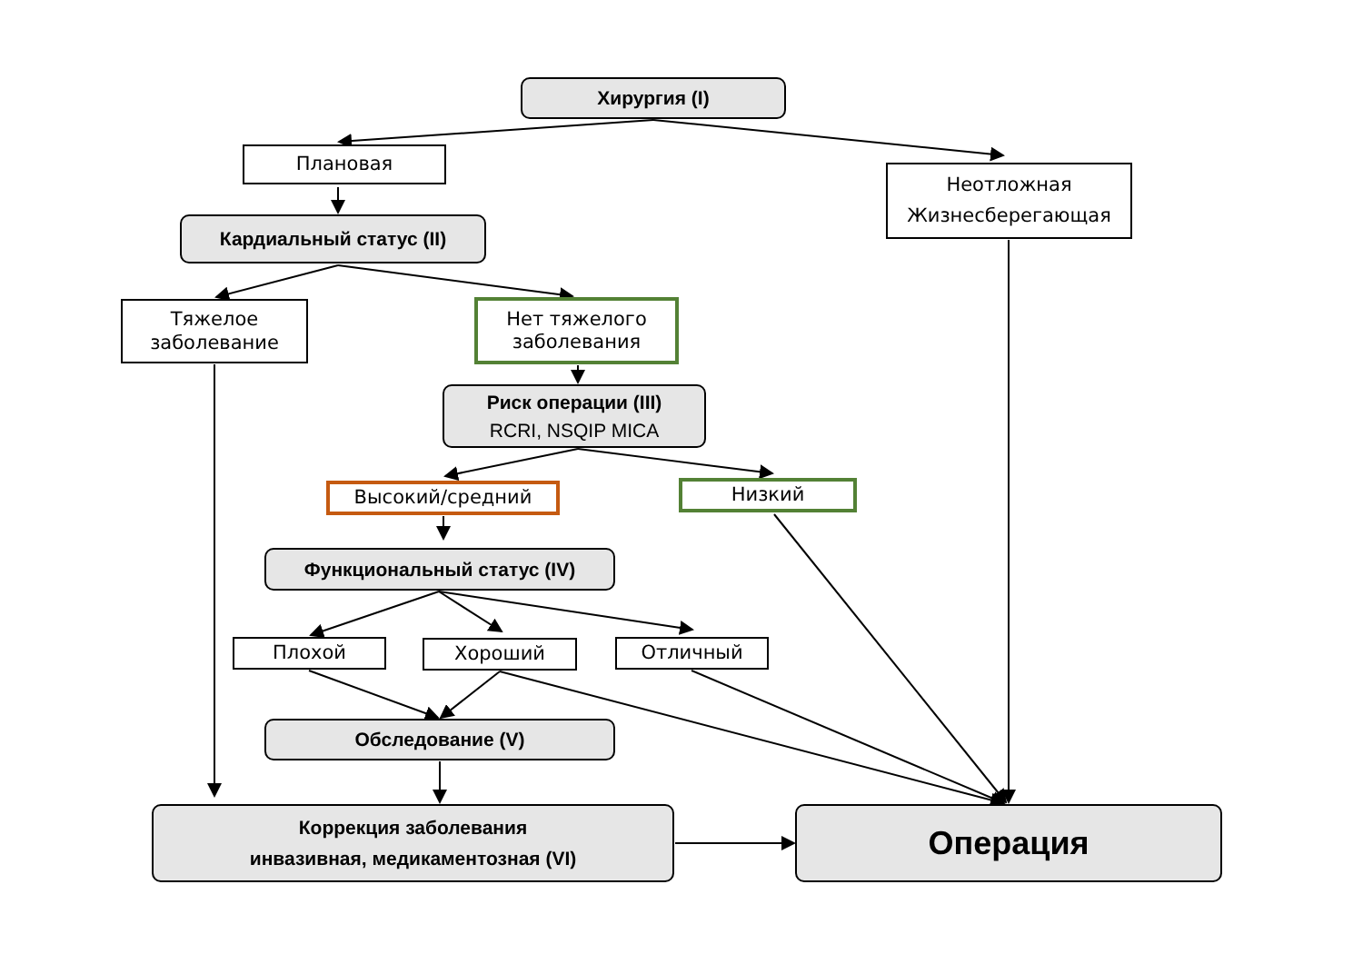Хирургия (I)
Плановая
Неотложная
Жизнесберегающая
Кардиальный статус (II)
Тяжелое
заболевание
Нет тяжелого
заболевания
Риск операции (III)
RCRI, NSQIP MICA
Высокий/средний
Низкий
Функциональный статус (IV)
Плохой Хороший Отличный
Обследование (V)
Коррекция заболевания
инвазивная, медикаментозная (VI)
Операция